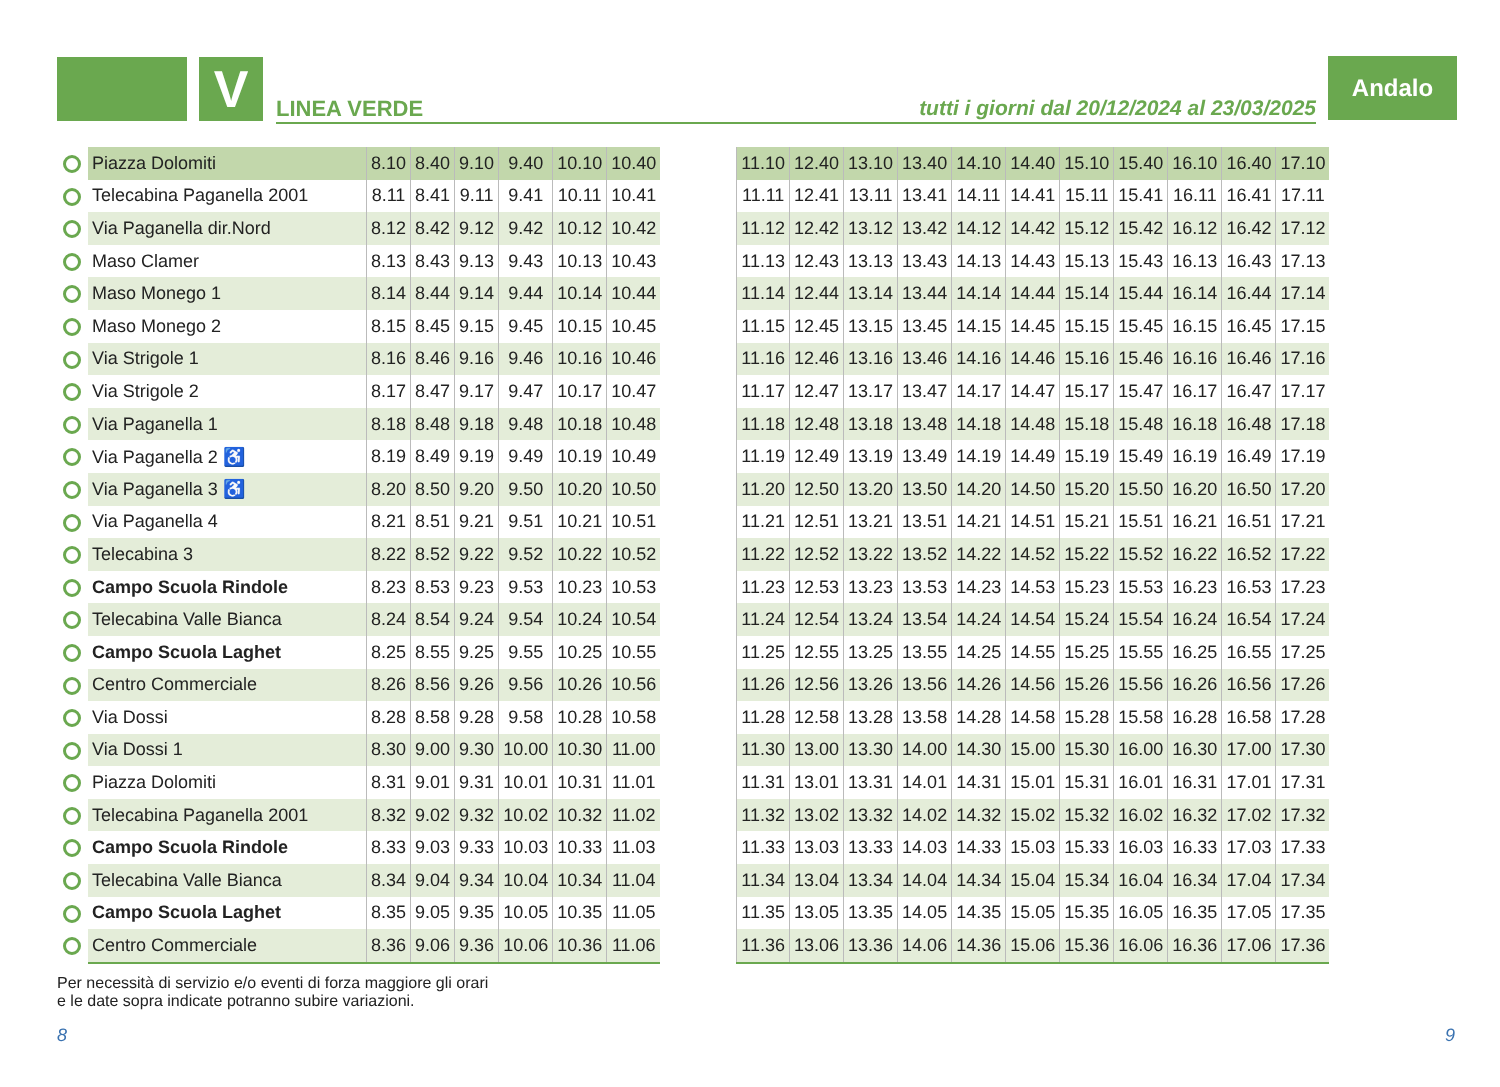V LINEA VERDE tutti i giorni dal 20/12/2024 al 23/03/2025
Andalo
| Piazza Dolomiti | 8.10 | 8.40 | 9.10 | 9.40 | 10.10 | 10.40 |
| Telecabina Paganella 2001 | 8.11 | 8.41 | 9.11 | 9.41 | 10.11 | 10.41 |
| Via Paganella dir.Nord | 8.12 | 8.42 | 9.12 | 9.42 | 10.12 | 10.42 |
| Maso Clamer | 8.13 | 8.43 | 9.13 | 9.43 | 10.13 | 10.43 |
| Maso Monego 1 | 8.14 | 8.44 | 9.14 | 9.44 | 10.14 | 10.44 |
| Maso Monego 2 | 8.15 | 8.45 | 9.15 | 9.45 | 10.15 | 10.45 |
| Via Strigole 1 | 8.16 | 8.46 | 9.16 | 9.46 | 10.16 | 10.46 |
| Via Strigole 2 | 8.17 | 8.47 | 9.17 | 9.47 | 10.17 | 10.47 |
| Via Paganella 1 | 8.18 | 8.48 | 9.18 | 9.48 | 10.18 | 10.48 |
| Via Paganella 2 ♿ | 8.19 | 8.49 | 9.19 | 9.49 | 10.19 | 10.49 |
| Via Paganella 3 ♿ | 8.20 | 8.50 | 9.20 | 9.50 | 10.20 | 10.50 |
| Via Paganella 4 | 8.21 | 8.51 | 9.21 | 9.51 | 10.21 | 10.51 |
| Telecabina 3 | 8.22 | 8.52 | 9.22 | 9.52 | 10.22 | 10.52 |
| Campo Scuola Rindole | 8.23 | 8.53 | 9.23 | 9.53 | 10.23 | 10.53 |
| Telecabina Valle Bianca | 8.24 | 8.54 | 9.24 | 9.54 | 10.24 | 10.54 |
| Campo Scuola Laghet | 8.25 | 8.55 | 9.25 | 9.55 | 10.25 | 10.55 |
| Centro Commerciale | 8.26 | 8.56 | 9.26 | 9.56 | 10.26 | 10.56 |
| Via Dossi | 8.28 | 8.58 | 9.28 | 9.58 | 10.28 | 10.58 |
| Via Dossi 1 | 8.30 | 9.00 | 9.30 | 10.00 | 10.30 | 11.00 |
| Piazza Dolomiti | 8.31 | 9.01 | 9.31 | 10.01 | 10.31 | 11.01 |
| Telecabina Paganella 2001 | 8.32 | 9.02 | 9.32 | 10.02 | 10.32 | 11.02 |
| Campo Scuola Rindole | 8.33 | 9.03 | 9.33 | 10.03 | 10.33 | 11.03 |
| Telecabina Valle Bianca | 8.34 | 9.04 | 9.34 | 10.04 | 10.34 | 11.04 |
| Campo Scuola Laghet | 8.35 | 9.05 | 9.35 | 10.05 | 10.35 | 11.05 |
| Centro Commerciale | 8.36 | 9.06 | 9.36 | 10.06 | 10.36 | 11.06 |
| 11.10 | 12.40 | 13.10 | 13.40 | 14.10 | 14.40 | 15.10 | 15.40 | 16.10 | 16.40 | 17.10 |
| 11.11 | 12.41 | 13.11 | 13.41 | 14.11 | 14.41 | 15.11 | 15.41 | 16.11 | 16.41 | 17.11 |
| 11.12 | 12.42 | 13.12 | 13.42 | 14.12 | 14.42 | 15.12 | 15.42 | 16.12 | 16.42 | 17.12 |
| 11.13 | 12.43 | 13.13 | 13.43 | 14.13 | 14.43 | 15.13 | 15.43 | 16.13 | 16.43 | 17.13 |
| 11.14 | 12.44 | 13.14 | 13.44 | 14.14 | 14.44 | 15.14 | 15.44 | 16.14 | 16.44 | 17.14 |
| 11.15 | 12.45 | 13.15 | 13.45 | 14.15 | 14.45 | 15.15 | 15.45 | 16.15 | 16.45 | 17.15 |
| 11.16 | 12.46 | 13.16 | 13.46 | 14.16 | 14.46 | 15.16 | 15.46 | 16.16 | 16.46 | 17.16 |
| 11.17 | 12.47 | 13.17 | 13.47 | 14.17 | 14.47 | 15.17 | 15.47 | 16.17 | 16.47 | 17.17 |
| 11.18 | 12.48 | 13.18 | 13.48 | 14.18 | 14.48 | 15.18 | 15.48 | 16.18 | 16.48 | 17.18 |
| 11.19 | 12.49 | 13.19 | 13.49 | 14.19 | 14.49 | 15.19 | 15.49 | 16.19 | 16.49 | 17.19 |
| 11.20 | 12.50 | 13.20 | 13.50 | 14.20 | 14.50 | 15.20 | 15.50 | 16.20 | 16.50 | 17.20 |
| 11.21 | 12.51 | 13.21 | 13.51 | 14.21 | 14.51 | 15.21 | 15.51 | 16.21 | 16.51 | 17.21 |
| 11.22 | 12.52 | 13.22 | 13.52 | 14.22 | 14.52 | 15.22 | 15.52 | 16.22 | 16.52 | 17.22 |
| 11.23 | 12.53 | 13.23 | 13.53 | 14.23 | 14.53 | 15.23 | 15.53 | 16.23 | 16.53 | 17.23 |
| 11.24 | 12.54 | 13.24 | 13.54 | 14.24 | 14.54 | 15.24 | 15.54 | 16.24 | 16.54 | 17.24 |
| 11.25 | 12.55 | 13.25 | 13.55 | 14.25 | 14.55 | 15.25 | 15.55 | 16.25 | 16.55 | 17.25 |
| 11.26 | 12.56 | 13.26 | 13.56 | 14.26 | 14.56 | 15.26 | 15.56 | 16.26 | 16.56 | 17.26 |
| 11.28 | 12.58 | 13.28 | 13.58 | 14.28 | 14.58 | 15.28 | 15.58 | 16.28 | 16.58 | 17.28 |
| 11.30 | 13.00 | 13.30 | 14.00 | 14.30 | 15.00 | 15.30 | 16.00 | 16.30 | 17.00 | 17.30 |
| 11.31 | 13.01 | 13.31 | 14.01 | 14.31 | 15.01 | 15.31 | 16.01 | 16.31 | 17.01 | 17.31 |
| 11.32 | 13.02 | 13.32 | 14.02 | 14.32 | 15.02 | 15.32 | 16.02 | 16.32 | 17.02 | 17.32 |
| 11.33 | 13.03 | 13.33 | 14.03 | 14.33 | 15.03 | 15.33 | 16.03 | 16.33 | 17.03 | 17.33 |
| 11.34 | 13.04 | 13.34 | 14.04 | 14.34 | 15.04 | 15.34 | 16.04 | 16.34 | 17.04 | 17.34 |
| 11.35 | 13.05 | 13.35 | 14.05 | 14.35 | 15.05 | 15.35 | 16.05 | 16.35 | 17.05 | 17.35 |
| 11.36 | 13.06 | 13.36 | 14.06 | 14.36 | 15.06 | 15.36 | 16.06 | 16.36 | 17.06 | 17.36 |
Per necessità di servizio e/o eventi di forza maggiore gli orari
e le date sopra indicate potranno subire variazioni.
8 9